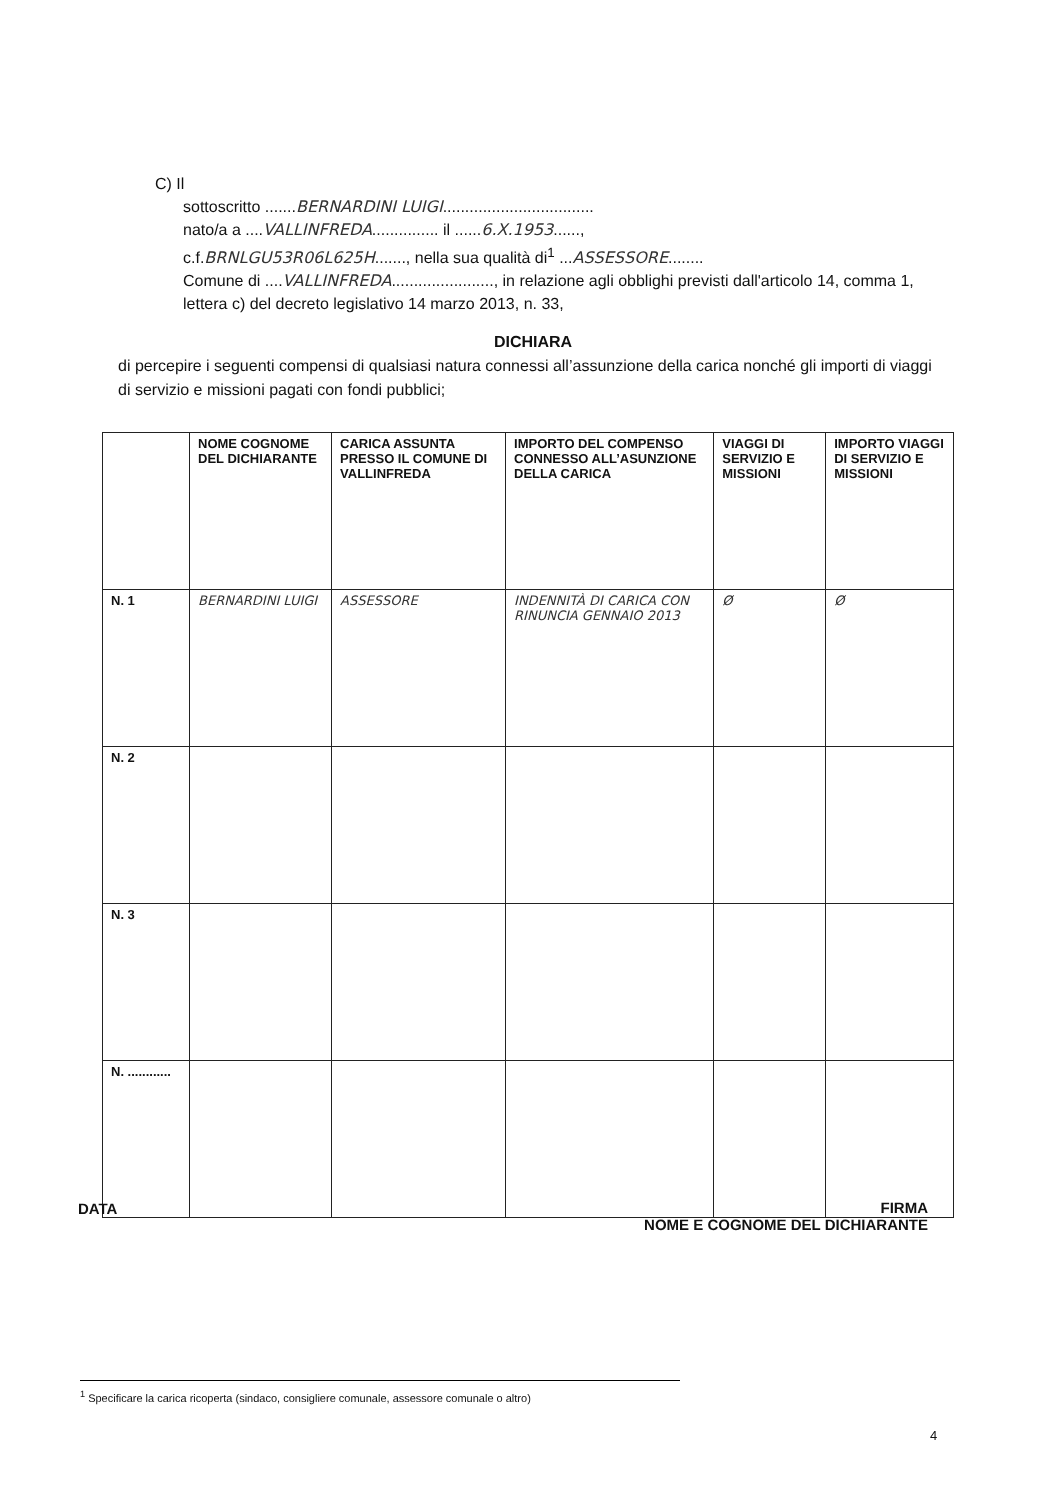C) Il
sottoscritto .......BERNARDINI LUIGI..................................
nato/a a ....VALLINFREDA............... il ......6.X.1953......,
c.f.BRNLGU53R06L625H......., nella sua qualità di<sup>1</sup> ...ASSESSORE........
Comune di ....VALLINFREDA......................., in relazione agli obblighi previsti dall'articolo 14, comma 1, lettera c) del decreto legislativo 14 marzo 2013, n. 33,
DICHIARA
di percepire i seguenti compensi di qualsiasi natura connessi all’assunzione della carica nonché gli importi di viaggi di servizio e missioni pagati con fondi pubblici;
| | NOME COGNOME DEL DICHIARANTE | CARICA ASSUNTA PRESSO IL COMUNE DI VALLINFREDA | IMPORTO DEL COMPENSO CONNESSO ALL’ASUNZIONE DELLA CARICA | VIAGGI DI SERVIZIO E MISSIONI | IMPORTO VIAGGI DI SERVIZIO E MISSIONI |
| --- | --- | --- | --- | --- | --- |
| N. 1 | BERNARDINI LUIGI | ASSESSORE | INDENNITÀ DI CARICA CON RINUNCIA GENNAIO 2013 | Ø | Ø |
| N. 2 | | | | | |
| N. 3 | | | | | |
| N. ............ | | | | | |
DATA
FIRMA
NOME E COGNOME DEL DICHIARANTE
<sup>1</sup> Specificare la carica ricoperta (sindaco, consigliere comunale, assessore comunale o altro)
4